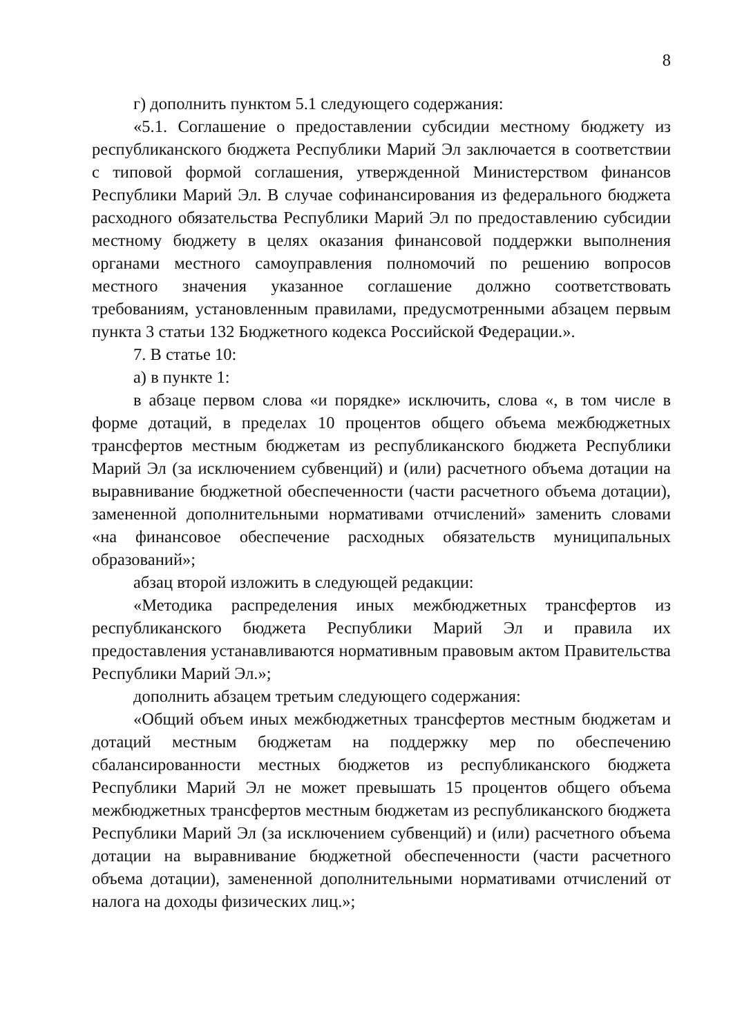8
г) дополнить пунктом 5.1 следующего содержания:
«5.1. Соглашение о предоставлении субсидии местному бюджету из республиканского бюджета Республики Марий Эл заключается в соответствии с типовой формой соглашения, утвержденной Министерством финансов Республики Марий Эл. В случае софинансирования из федерального бюджета расходного обязательства Республики Марий Эл по предоставлению субсидии местному бюджету в целях оказания финансовой поддержки выполнения органами местного самоуправления полномочий по решению вопросов местного значения указанное соглашение должно соответствовать требованиям, установленным правилами, предусмотренными абзацем первым пункта 3 статьи 132 Бюджетного кодекса Российской Федерации.».
7. В статье 10:
а) в пункте 1:
в абзаце первом слова «и порядке» исключить, слова «, в том числе в форме дотаций, в пределах 10 процентов общего объема межбюджетных трансфертов местным бюджетам из республиканского бюджета Республики Марий Эл (за исключением субвенций) и (или) расчетного объема дотации на выравнивание бюджетной обеспеченности (части расчетного объема дотации), замененной дополнительными нормативами отчислений» заменить словами «на финансовое обеспечение расходных обязательств муниципальных образований»;
абзац второй изложить в следующей редакции:
«Методика распределения иных межбюджетных трансфертов из республиканского бюджета Республики Марий Эл и правила их предоставления устанавливаются нормативным правовым актом Правительства Республики Марий Эл.»;
дополнить абзацем третьим следующего содержания:
«Общий объем иных межбюджетных трансфертов местным бюджетам и дотаций местным бюджетам на поддержку мер по обеспечению сбалансированности местных бюджетов из республиканского бюджета Республики Марий Эл не может превышать 15 процентов общего объема межбюджетных трансфертов местным бюджетам из республиканского бюджета Республики Марий Эл (за исключением субвенций) и (или) расчетного объема дотации на выравнивание бюджетной обеспеченности (части расчетного объема дотации), замененной дополнительными нормативами отчислений от налога на доходы физических лиц.»;